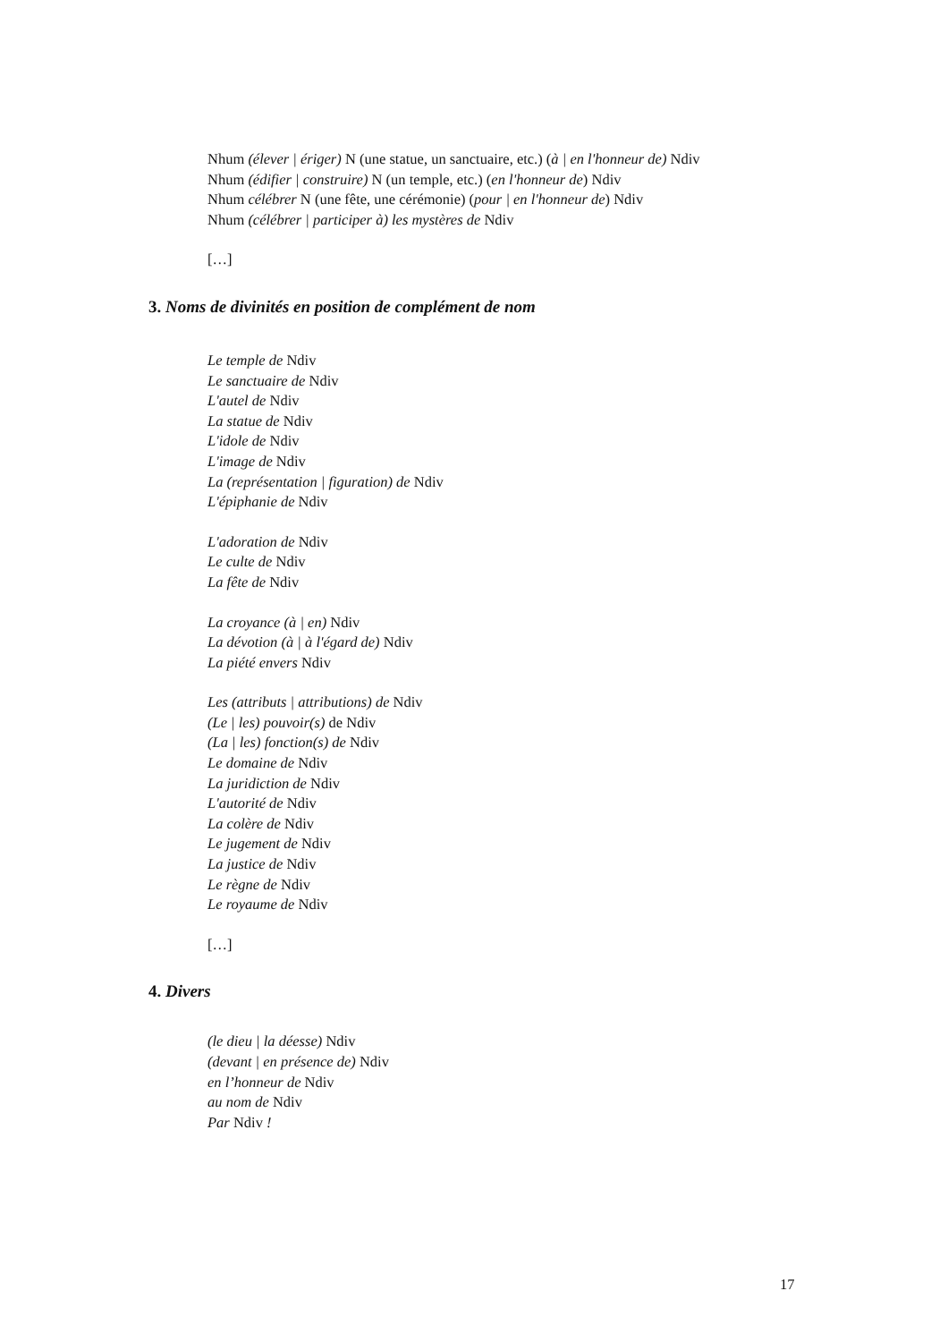Nhum (élever | ériger) N (une statue, un sanctuaire, etc.) (à | en l'honneur de) Ndiv
Nhum (édifier | construire) N (un temple, etc.) (en l'honneur de) Ndiv
Nhum célébrer N (une fête, une cérémonie) (pour | en l'honneur de) Ndiv
Nhum (célébrer | participer à) les mystères de Ndiv
[…]
3. Noms de divinités en position de complément de nom
Le temple de Ndiv
Le sanctuaire de Ndiv
L'autel de Ndiv
La statue de Ndiv
L'idole de Ndiv
L'image de Ndiv
La (représentation | figuration) de Ndiv
L'épiphanie de Ndiv
L'adoration de Ndiv
Le culte de Ndiv
La fête de Ndiv
La croyance (à | en) Ndiv
La dévotion (à | à l'égard de) Ndiv
La piété envers Ndiv
Les (attributs | attributions) de Ndiv
(Le | les) pouvoir(s) de Ndiv
(La | les) fonction(s) de Ndiv
Le domaine de Ndiv
La juridiction de Ndiv
L'autorité de Ndiv
La colère de Ndiv
Le jugement de Ndiv
La justice de Ndiv
Le règne de Ndiv
Le royaume de Ndiv
[…]
4. Divers
(le dieu | la déesse) Ndiv
(devant | en présence de) Ndiv
en l’honneur de Ndiv
au nom de Ndiv
Par Ndiv !
17